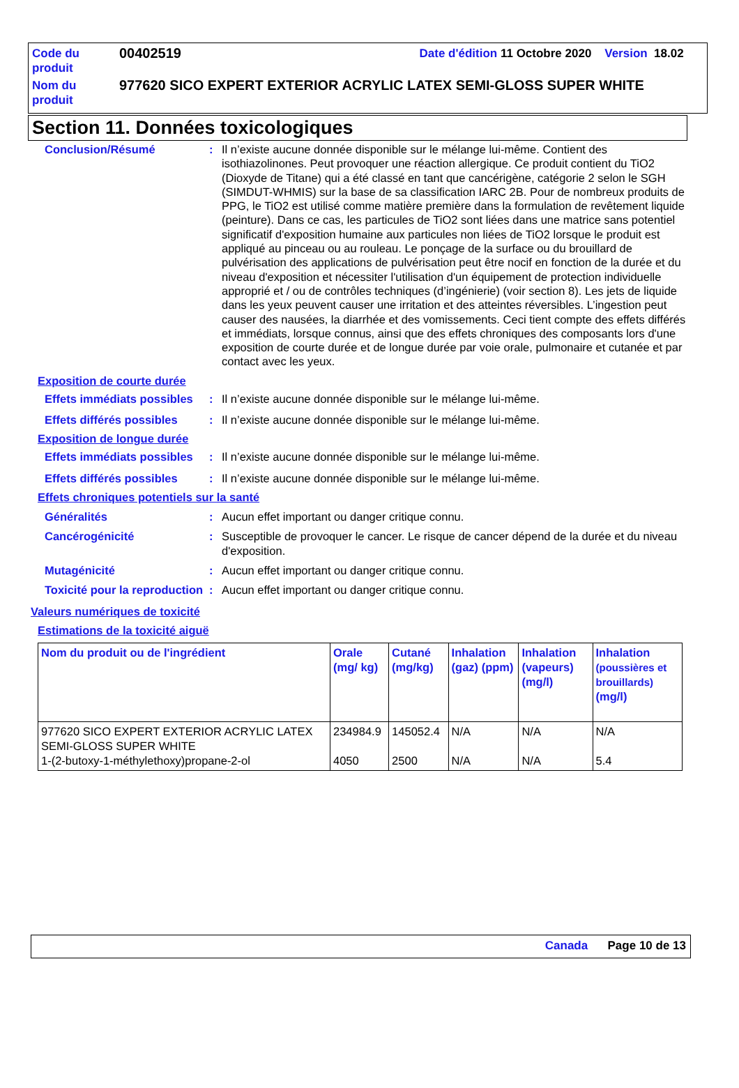| Code du produit | 00402519 | Date d'édition 11 Octobre 2020 Version 18.02 |
| Nom du produit | 977620 SICO EXPERT EXTERIOR ACRYLIC LATEX SEMI-GLOSS SUPER WHITE | |
Section 11. Données toxicologiques
Conclusion/Résumé : Il n’existe aucune donnée disponible sur le mélange lui-même. Contient des isothiazolinones. Peut provoquer une réaction allergique. Ce produit contient du TiO2 (Dioxyde de Titane) qui a été classé en tant que cancérigène, catégorie 2 selon le SGH (SIMDUT-WHMIS) sur la base de sa classification IARC 2B. Pour de nombreux produits de PPG, le TiO2 est utilisé comme matière première dans la formulation de revêtement liquide (peinture). Dans ce cas, les particules de TiO2 sont liées dans une matrice sans potentiel significatif d'exposition humaine aux particules non liées de TiO2 lorsque le produit est appliqué au pinceau ou au rouleau. Le ponçage de la surface ou du brouillard de pulvérisation des applications de pulvérisation peut être nocif en fonction de la durée et du niveau d'exposition et nécessiter l'utilisation d'un équipement de protection individuelle approprié et / ou de contrôles techniques (d’ingénierie) (voir section 8). Les jets de liquide dans les yeux peuvent causer une irritation et des atteintes réversibles. L’ingestion peut causer des nausées, la diarrhée et des vomissements. Ceci tient compte des effets différés et immédiats, lorsque connus, ainsi que des effets chroniques des composants lors d'une exposition de courte durée et de longue durée par voie orale, pulmonaire et cutanée et par contact avec les yeux.
Exposition de courte durée
Effets immédiats possibles
: Il n’existe aucune donnée disponible sur le mélange lui-même.
Effets différés possibles
: Il n’existe aucune donnée disponible sur le mélange lui-même.
Exposition de longue durée
Effets immédiats possibles
: Il n’existe aucune donnée disponible sur le mélange lui-même.
Effets différés possibles
: Il n’existe aucune donnée disponible sur le mélange lui-même.
Effets chroniques potentiels sur la santé
Généralités : Aucun effet important ou danger critique connu.
Cancérogénicité : Susceptible de provoquer le cancer. Le risque de cancer dépend de la durée et du niveau d'exposition.
Mutagénicité : Aucun effet important ou danger critique connu.
Toxicité pour la reproduction
: Aucun effet important ou danger critique connu.
Valeurs numériques de toxicité
Estimations de la toxicité aiguë
| Nom du produit ou de l'ingrédient | Orale (mg/ kg) | Cutané (mg/kg) | Inhalation (gaz) (ppm) | Inhalation (vapeurs) (mg/l) | Inhalation (poussières et brouillards) (mg/l) |
| --- | --- | --- | --- | --- | --- |
| 977620 SICO EXPERT EXTERIOR ACRYLIC LATEX SEMI-GLOSS SUPER WHITE 1-(2-butoxy-1-méthylethoxy)propane-2-ol | 234984.9 4050 | 145052.4 2500 | N/A N/A | N/A N/A | N/A 5.4 |
Canada Page 10 de 13